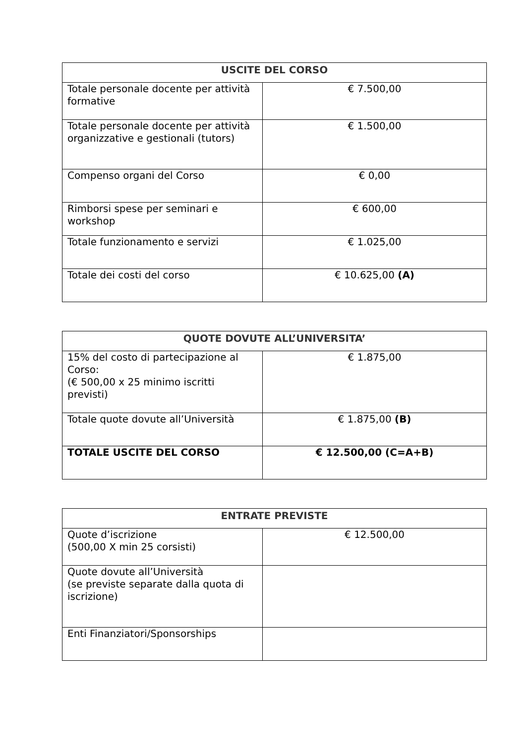| USCITE DEL CORSO | |
| --- | --- |
| Totale personale docente per attività formative | € 7.500,00 |
| Totale personale docente per attività organizzative e gestionali (tutors) | € 1.500,00 |
| Compenso organi del Corso | € 0,00 |
| Rimborsi spese per seminari e workshop | € 600,00 |
| Totale funzionamento e servizi | € 1.025,00 |
| Totale dei costi del corso | € 10.625,00 (A) |
| QUOTE DOVUTE ALL’UNIVERSITA’ | |
| --- | --- |
| 15% del costo di partecipazione al Corso: (€ 500,00 x 25 minimo iscritti previsti) | € 1.875,00 |
| Totale quote dovute all’Università | € 1.875,00 (B) |
| TOTALE USCITE DEL CORSO | € 12.500,00 (C=A+B) |
| ENTRATE PREVISTE | |
| --- | --- |
| Quote d’iscrizione (500,00 X min 25 corsisti) | € 12.500,00 |
| Quote dovute all’Università (se previste separate dalla quota di iscrizione) | |
| Enti Finanziatori/Sponsorships | |